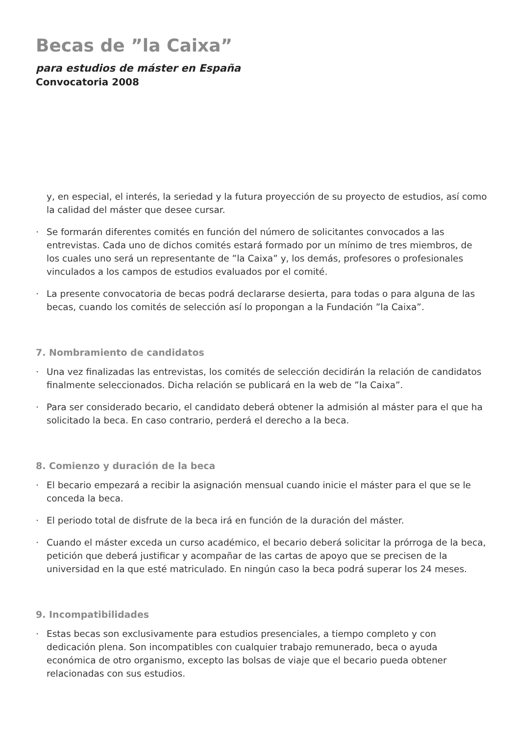Becas de ”la Caixa”
para estudios de máster en España
Convocatoria 2008
y, en especial, el interés, la seriedad y la futura proyección de su proyecto de estudios, así como la calidad del máster que desee cursar.
· Se formarán diferentes comités en función del número de solicitantes convocados a las entrevistas. Cada uno de dichos comités estará formado por un mínimo de tres miembros, de los cuales uno será un representante de ”la Caixa” y, los demás, profesores o profesionales vinculados a los campos de estudios evaluados por el comité.
· La presente convocatoria de becas podrá declararse desierta, para todas o para alguna de las becas, cuando los comités de selección así lo propongan a la Fundación ”la Caixa”.
7. Nombramiento de candidatos
· Una vez finalizadas las entrevistas, los comités de selección decidirán la relación de candidatos finalmente seleccionados. Dicha relación se publicará en la web de ”la Caixa”.
· Para ser considerado becario, el candidato deberá obtener la admisión al máster para el que ha solicitado la beca. En caso contrario, perderá el derecho a la beca.
8. Comienzo y duración de la beca
· El becario empezará a recibir la asignación mensual cuando inicie el máster para el que se le conceda la beca.
· El periodo total de disfrute de la beca irá en función de la duración del máster.
· Cuando el máster exceda un curso académico, el becario deberá solicitar la prórroga de la beca, petición que deberá justificar y acompañar de las cartas de apoyo que se precisen de la universidad en la que esté matriculado. En ningún caso la beca podrá superar los 24 meses.
9. Incompatibilidades
· Estas becas son exclusivamente para estudios presenciales, a tiempo completo y con dedicación plena. Son incompatibles con cualquier trabajo remunerado, beca o ayuda económica de otro organismo, excepto las bolsas de viaje que el becario pueda obtener relacionadas con sus estudios.